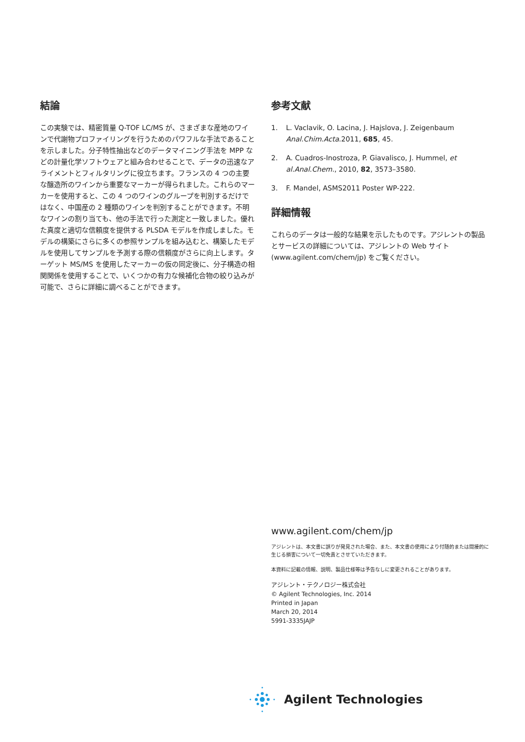結論
この実験では、精密質量 Q-TOF LC/MS が、さまざまな産地のワインで代謝物プロファイリングを行うためのパワフルな手法であることを示しました。分子特性抽出などのデータマイニング手法を MPP などの計量化学ソフトウェアと組み合わせることで、データの迅速なアライメントとフィルタリングに役立ちます。フランスの 4 つの主要な醸造所のワインから重要なマーカーが得られました。これらのマーカーを使用すると、この 4 つのワインのグループを判別するだけではなく、中国産の 2 種類のワインを判別することができます。不明なワインの割り当ても、他の手法で行った測定と一致しました。優れた真度と適切な信頼度を提供する PLSDA モデルを作成しました。モデルの構築にさらに多くの参照サンプルを組み込むと、構築したモデルを使用してサンプルを予測する際の信頼度がさらに向上します。ターゲット MS/MS を使用したマーカーの仮の同定後に、分子構造の相関関係を使用することで、いくつかの有力な候補化合物の絞り込みが可能で、さらに詳細に調べることができます。
参考文献
1. L. Vaclavik, O. Lacina, J. Hajslova, J. Zeigenbaum Anal.Chim.Acta.2011, 685, 45.
2. A. Cuadros-Inostroza, P. Giavalisco, J. Hummel, et al.Anal.Chem., 2010, 82, 3573–3580.
3. F. Mandel, ASMS2011 Poster WP-222.
詳細情報
これらのデータは一般的な結果を示したものです。アジレントの製品とサービスの詳細については、アジレントの Web サイト (www.agilent.com/chem/jp) をご覧ください。
www.agilent.com/chem/jp
アジレントは、本文書に誤りが発見された場合、また、本文書の使用により付随的または間接的に生じる損害について一切免責とさせていただきます。
本資料に記載の情報、説明、製品仕様等は予告なしに変更されることがあります。
アジレント・テクノロジー株式会社
© Agilent Technologies, Inc. 2014
Printed in Japan
March 20, 2014
5991-3335JAJP
Agilent Technologies